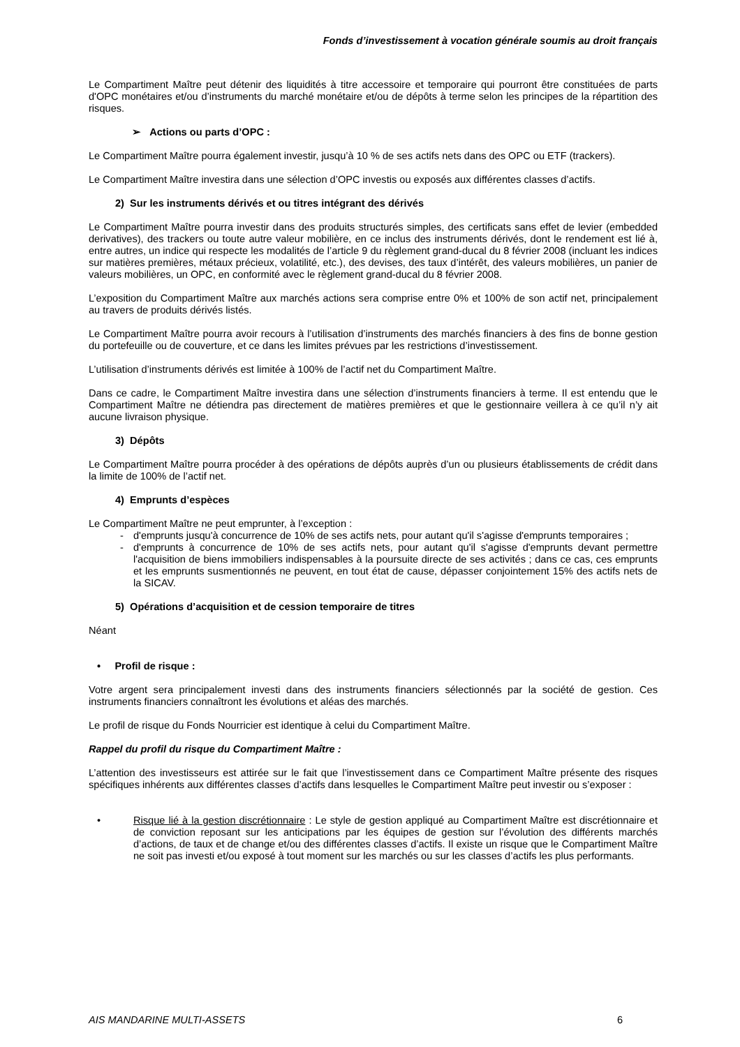Fonds d’investissement à vocation générale soumis au droit français
Le Compartiment Maître peut détenir des liquidités à titre accessoire et temporaire qui pourront être constituées de parts d'OPC monétaires et/ou d’instruments du marché monétaire et/ou de dépôts à terme selon les principes de la répartition des risques.
➢ Actions ou parts d’OPC :
Le Compartiment Maître pourra également investir, jusqu’à 10 % de ses actifs nets dans des OPC ou ETF (trackers).
Le Compartiment Maître investira dans une sélection d’OPC investis ou exposés aux différentes classes d’actifs.
2) Sur les instruments dérivés et ou titres intégrant des dérivés
Le Compartiment Maître pourra investir dans des produits structurés simples, des certificats sans effet de levier (embedded derivatives), des trackers ou toute autre valeur mobilière, en ce inclus des instruments dérivés, dont le rendement est lié à, entre autres, un indice qui respecte les modalités de l’article 9 du règlement grand-ducal du 8 février 2008 (incluant les indices sur matières premières, métaux précieux, volatilité, etc.), des devises, des taux d’intérêt, des valeurs mobilières, un panier de valeurs mobilières, un OPC, en conformité avec le règlement grand-ducal du 8 février 2008.
L’exposition du Compartiment Maître aux marchés actions sera comprise entre 0% et 100% de son actif net, principalement au travers de produits dérivés listés.
Le Compartiment Maître pourra avoir recours à l’utilisation d’instruments des marchés financiers à des fins de bonne gestion du portefeuille ou de couverture, et ce dans les limites prévues par les restrictions d’investissement.
L’utilisation d’instruments dérivés est limitée à 100% de l’actif net du Compartiment Maître.
Dans ce cadre, le Compartiment Maître investira dans une sélection d’instruments financiers à terme. Il est entendu que le Compartiment Maître ne détiendra pas directement de matières premières et que le gestionnaire veillera à ce qu’il n’y ait aucune livraison physique.
3) Dépôts
Le Compartiment Maître pourra procéder à des opérations de dépôts auprès d’un ou plusieurs établissements de crédit dans la limite de 100% de l’actif net.
4) Emprunts d’espèces
Le Compartiment Maître ne peut emprunter, à l’exception :
- d'emprunts jusqu'à concurrence de 10% de ses actifs nets, pour autant qu'il s'agisse d'emprunts temporaires ;
- d'emprunts à concurrence de 10% de ses actifs nets, pour autant qu'il s'agisse d'emprunts devant permettre l'acquisition de biens immobiliers indispensables à la poursuite directe de ses activités ; dans ce cas, ces emprunts et les emprunts susmentionnés ne peuvent, en tout état de cause, dépasser conjointement 15% des actifs nets de la SICAV.
5) Opérations d’acquisition et de cession temporaire de titres
Néant
• Profil de risque :
Votre argent sera principalement investi dans des instruments financiers sélectionnés par la société de gestion. Ces instruments financiers connaîtront les évolutions et aléas des marchés.
Le profil de risque du Fonds Nourricier est identique à celui du Compartiment Maître.
Rappel du profil du risque du Compartiment Maître :
L’attention des investisseurs est attirée sur le fait que l’investissement dans ce Compartiment Maître présente des risques spécifiques inhérents aux différentes classes d’actifs dans lesquelles le Compartiment Maître peut investir ou s’exposer :
• Risque lié à la gestion discrétionnaire : Le style de gestion appliqué au Compartiment Maître est discrétionnaire et de conviction reposant sur les anticipations par les équipes de gestion sur l’évolution des différents marchés d’actions, de taux et de change et/ou des différentes classes d’actifs. Il existe un risque que le Compartiment Maître ne soit pas investi et/ou exposé à tout moment sur les marchés ou sur les classes d’actifs les plus performants.
AIS MANDARINE MULTI-ASSETS 6